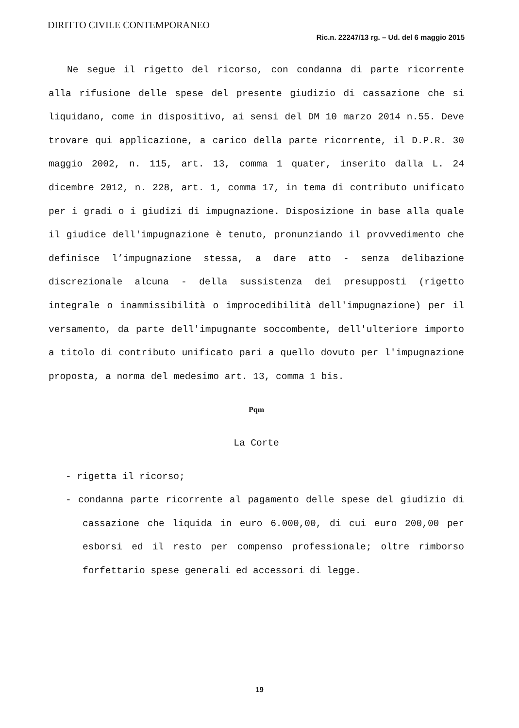DIRITTO CIVILE CONTEMPORANEO
Ric.n. 22247/13 rg. – Ud. del 6 maggio 2015
Ne segue il rigetto del ricorso, con condanna di parte ricorrente alla rifusione delle spese del presente giudizio di cassazione che si liquidano, come in dispositivo, ai sensi del DM 10 marzo 2014 n.55. Deve trovare qui applicazione, a carico della parte ricorrente, il D.P.R. 30 maggio 2002, n. 115, art. 13, comma 1 quater, inserito dalla L. 24 dicembre 2012, n. 228, art. 1, comma 17, in tema di contributo unificato per i gradi o i giudizi di impugnazione. Disposizione in base alla quale il giudice dell'impugnazione è tenuto, pronunziando il provvedimento che definisce l’impugnazione stessa, a dare atto - senza delibazione discrezionale alcuna - della sussistenza dei presupposti (rigetto integrale o inammissibilità o improcedibilità dell'impugnazione) per il versamento, da parte dell'impugnante soccombente, dell'ulteriore importo a titolo di contributo unificato pari a quello dovuto per l'impugnazione proposta, a norma del medesimo art. 13, comma 1 bis.
Pqm
La Corte
- rigetta il ricorso;
- condanna parte ricorrente al pagamento delle spese del giudizio di cassazione che liquida in euro 6.000,00, di cui euro 200,00 per esborsi ed il resto per compenso professionale; oltre rimborso forfettario spese generali ed accessori di legge.
19